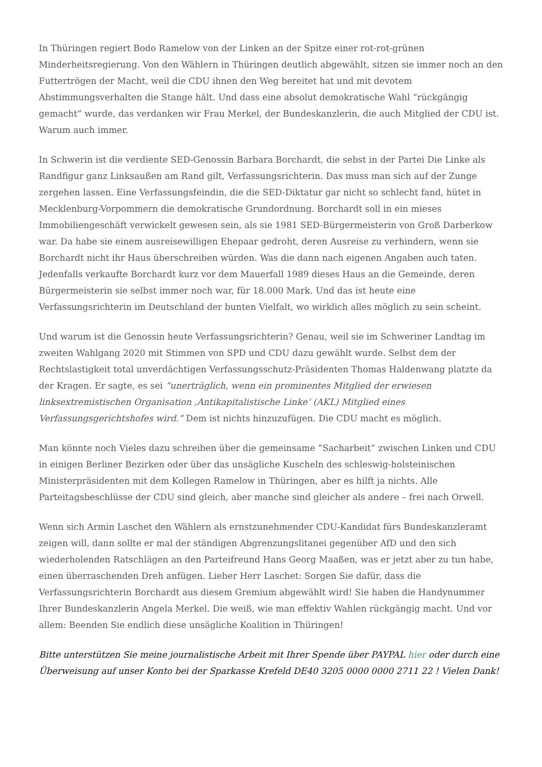In Thüringen regiert Bodo Ramelow von der Linken an der Spitze einer rot-rot-grünen Minderheitsregierung. Von den Wählern in Thüringen deutlich abgewählt, sitzen sie immer noch an den Futtertrögen der Macht, weil die CDU ihnen den Weg bereitet hat und mit devotem Abstimmungsverhalten die Stange hält. Und dass eine absolut demokratische Wahl “rückgängig gemacht” wurde, das verdanken wir Frau Merkel, der Bundeskanzlerin, die auch Mitglied der CDU ist. Warum auch immer.
In Schwerin ist die verdiente SED-Genossin Barbara Borchardt, die sebst in der Partei Die Linke als Randfigur ganz Linksaußen am Rand gilt, Verfassungsrichterin. Das muss man sich auf der Zunge zergehen lassen. Eine Verfassungsfeindin, die die SED-Diktatur gar nicht so schlecht fand, hütet in Mecklenburg-Vorpommern die demokratische Grundordnung. Borchardt soll in ein mieses Immobiliengeschäft verwickelt gewesen sein, als sie 1981 SED-Bürgermeisterin von Groß Darberkow war. Da habe sie einem ausreisewilligen Ehepaar gedroht, deren Ausreise zu verhindern, wenn sie Borchardt nicht ihr Haus überschreiben würden. Was die dann nach eigenen Angaben auch taten. Jedenfalls verkaufte Borchardt kurz vor dem Mauerfall 1989 dieses Haus an die Gemeinde, deren Bürgermeisterin sie selbst immer noch war, für 18.000 Mark. Und das ist heute eine Verfassungsrichterin im Deutschland der bunten Vielfalt, wo wirklich alles möglich zu sein scheint.
Und warum ist die Genossin heute Verfassungsrichterin? Genau, weil sie im Schweriner Landtag im zweiten Wahlgang 2020 mit Stimmen von SPD und CDU dazu gewählt wurde. Selbst dem der Rechtslastigkeit total unverdächtigen Verfassungsschutz-Präsidenten Thomas Haldenwang platzte da der Kragen. Er sagte, es sei “unerträglich, wenn ein prominentes Mitglied der erwiesen linksextremistischen Organisation ‚Antikapitalistische Linke‘ (AKL) Mitglied eines Verfassungsgerichtshofes wird.” Dem ist nichts hinzuzufügen. Die CDU macht es möglich.
Man könnte noch Vieles dazu schreiben über die gemeinsame “Sacharbeit” zwischen Linken und CDU in einigen Berliner Bezirken oder über das unsägliche Kuscheln des schleswig-holsteinischen Ministerpräsidenten mit dem Kollegen Ramelow in Thüringen, aber es hilft ja nichts. Alle Parteitagsbeschlüsse der CDU sind gleich, aber manche sind gleicher als andere – frei nach Orwell.
Wenn sich Armin Laschet den Wählern als ernstzunehmender CDU-Kandidat fürs Bundeskanzleramt zeigen will, dann sollte er mal der ständigen Abgrenzungslitanei gegenüber AfD und den sich wiederholenden Ratschlägen an den Parteifreund Hans Georg Maaßen, was er jetzt aber zu tun habe, einen überraschenden Dreh anfügen. Lieber Herr Laschet: Sorgen Sie dafür, dass die Verfassungsrichterin Borchardt aus diesem Gremium abgewählt wird! Sie haben die Handynummer Ihrer Bundeskanzlerin Angela Merkel. Die weiß, wie man effektiv Wahlen rückgängig macht. Und vor allem: Beenden Sie endlich diese unsägliche Koalition in Thüringen!
Bitte unterstützen Sie meine journalistische Arbeit mit Ihrer Spende über PAYPAL hier oder durch eine Überweisung auf unser Konto bei der Sparkasse Krefeld DE40 3205 0000 0000 2711 22 ! Vielen Dank!